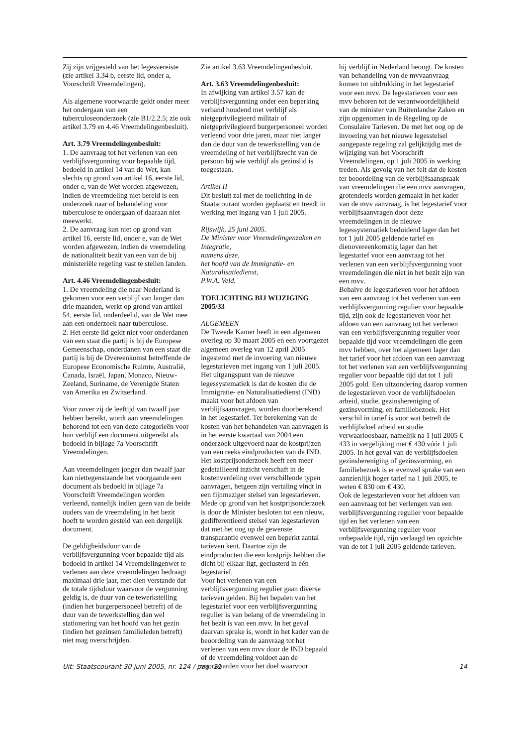Zij zijn vrijgesteld van het legesvereiste (zie artikel 3.34 b, eerste lid, onder a, Voorschrift Vreemdelingen).
Als algemene voorwaarde geldt onder meer het ondergaan van een tuberculoseonderzoek (zie B1/2.2.5; zie ook artikel 3.79 en 4.46 Vreemdelingenbesluit).
Art. 3.79 Vreemdelingenbesluit:
1. De aanvraag tot het verlenen van een verblijfsvergunning voor bepaalde tijd, bedoeld in artikel 14 van de Wet, kan slechts op grond van artikel 16, eerste lid, onder e, van de Wet worden afgewezen, indien de vreemdeling niet bereid is een onderzoek naar of behandeling voor tuberculose te ondergaan of daaraan niet meewerkt.
2. De aanvraag kan niet op grond van artikel 16, eerste lid, onder e, van de Wet worden afgewezen, indien de vreemdeling de nationaliteit bezit van een van de bij ministeriële regeling vast te stellen landen.
Art. 4.46 Vreemdelingenbesluit:
1. De vreemdeling die naar Nederland is gekomen voor een verblijf van langer dan drie maanden, werkt op grond van artikel 54, eerste lid, onderdeel d, van de Wet mee aan een onderzoek naar tuberculose.
2. Het eerste lid geldt niet voor onderdanen van een staat die partij is bij de Europese Gemeenschap, onderdanen van een staat die partij is bij de Overeenkomst betreffende de Europese Economische Ruimte, Australië, Canada, Israël, Japan, Monaco, Nieuw-Zeeland, Suriname, de Verenigde Staten van Amerika en Zwitserland.
Voor zover zij de leeftijd van twaalf jaar hebben bereikt, wordt aan vreemdelingen behorend tot een van deze categorieën voor hun verblijf een document uitgereikt als bedoeld in bijlage 7a Voorschrift Vreemdelingen.
Aan vreemdelingen jonger dan twaalf jaar kan niettegenstaande het voorgaande een document als bedoeld in bijlage 7a Voorschrift Vreemdelingen worden verleend, namelijk indien geen van de beide ouders van de vreemdeling in het bezit hoeft te worden gesteld van een dergelijk document.
De geldigheidsduur van de verblijfsvergunning voor bepaalde tijd als bedoeld in artikel 14 Vreemdelingenwet te verlenen aan deze vreemdelingen bedraagt maximaal drie jaar, met dien verstande dat de totale tijdsduur waarvoor de vergunning geldig is, de duur van de tewerkstelling (indien het burgerpersoneel betreft) of de duur van de tewerkstelling dan wel stationering van het hoofd van het gezin (indien het gezinsen familieleden betreft) niet mag overschrijden.
Zie artikel 3.63 Vreemdelingenbesluit.
Art. 3.63 Vreemdelingenbesluit:
In afwijking van artikel 3.57 kan de verblijfsvergunning onder een beperking verband houdend met verblijf als nietgeprivilegieerd militair of nietgeprivilegieerd burgerpersoneel worden verleend voor drie jaren, maar niet langer dan de duur van de tewerkstelling van de vreemdeling of het verblijfsrecht van de persoon bij wie verblijf als gezinslid is toegestaan.
Artikel II
Dit besluit zal met de toelichting in de Staatscourant worden geplaatst en treedt in werking met ingang van 1 juli 2005.
Rijswijk, 25 juni 2005.
De Minister voor Vreemdelingenzaken en Integratie,
namens deze,
het hoofd van de Immigratie- en Naturalisatiedienst,
P.W.A. Veld.
TOELICHTING BIJ WIJZIGING 2005/33
ALGEMEEN
De Tweede Kamer heeft in een algemeen overleg op 30 maart 2005 en een voortgezet algemeen overleg van 12 april 2005 ingestemd met de invoering van nieuwe legestarieven met ingang van 1 juli 2005.
Het uitgangspunt van de nieuwe legessystematiek is dat de kosten die de Immigratie- en Naturalisatiedienst (IND) maakt voor het afdoen van verblijfsaanvragen, worden doorberekend in het legestarief. Ter berekening van de kosten van het behandelen van aanvragen is in het eerste kwartaal van 2004 een onderzoek uitgevoerd naar de kostprijzen van een reeks eindproducten van de IND. Het kostprijsonderzoek heeft een meer gedetailleerd inzicht verschaft in de kostenverdeling over verschillende typen aanvragen, hetgeen zijn vertaling vindt in een fijnmaziger stelsel van legestarieven. Mede op grond van het kostprijsonderzoek is door de Minister besloten tot een nieuw, gedifferentieerd stelsel van legestarieven dat met het oog op de gewenste transparantie evenwel een beperkt aantal tarieven kent. Daartoe zijn de eindproducten die een kostprijs hebben die dicht bij elkaar ligt, geclusterd in één legestarief.
Voor het verlenen van een verblijfsvergunning regulier gaan diverse tarieven gelden. Bij het bepalen van het legestarief voor een verblijfsvergunning regulier is van belang of de vreemdeling in het bezit is van een mvv. In het geval daarvan sprake is, wordt in het kader van de beoordeling van de aanvraag tot het verlenen van een mvv door de IND bepaald of de vreemdeling voldoet aan de voorwaarden voor het doel waarvoor
hij verblijf in Nederland beoogt. De kosten van behandeling van de mvvaanvraag komen tot uitdrukking in het legestarief voor een mvv. De legestarieven voor een mvv behoren tot de verantwoordelijkheid van de minister van Buitenlandse Zaken en zijn opgenomen in de Regeling op de Consulaire Tarieven. De met het oog op de invoering van het nieuwe legesstelsel aangepaste regeling zal gelijktijdig met de wijziging van het Voorschrift Vreemdelingen, op 1 juli 2005 in werking treden. Als gevolg van het feit dat de kosten ter beoordeling van de verblijfsaanspraak van vreemdelingen die een mvv aanvragen, grotendeels worden gemaakt in het kader van de mvv aanvraag, is het legestarief voor verblijfsaanvragen door deze vreemdelingen in de nieuwe legessystematiek beduidend lager dan het tot 1 juli 2005 geldende tarief en dienovereenkomstig lager dan het legestarief voor een aanvraag tot het verlenen van een verblijfsvergunning voor vreemdelingen die niet in het bezit zijn van een mvv.
Behalve de legestarieven voor het afdoen van een aanvraag tot het verlenen van een verblijfsvergunning regulier voor bepaalde tijd, zijn ook de legestarieven voor het afdoen van een aanvraag tot het verlenen van een verblijfsvergunning regulier voor bepaalde tijd voor vreemdelingen die geen mvv hebben, over het algemeen lager dan het tarief voor het afdoen van een aanvraag tot het verlenen van een verblijfsvergunning regulier voor bepaalde tijd dat tot 1 juli 2005 gold. Een uitzondering daarop vormen de legestarieven voor de verblijfsdoelen arbeid, studie, gezinshereniging of gezinsvorming, en familiebezoek. Het verschil in tarief is voor wat betreft de verblijfsdoel arbeid en studie verwaarloosbaar, namelijk na 1 juli 2005 € 433 in vergelijking met € 430 vóór 1 juli 2005. In het geval van de verblijfsdoelen gezinshereniging of gezinsvorming, en familiebezoek is er evenwel sprake van een aanzienlijk hoger tarief na 1 juli 2005, te weten € 830 om € 430.
Ook de legestarieven voor het afdoen van een aanvraag tot het verlengen van een verblijfsvergunning regulier voor bepaalde tijd en het verlenen van een verblijfsvergunning regulier voor onbepaalde tijd, zijn verlaagd ten opzichte van de tot 1 juli 2005 geldende tarieven.
Uit: Staatscourant 30 juni 2005, nr. 124 / pag. 21 14